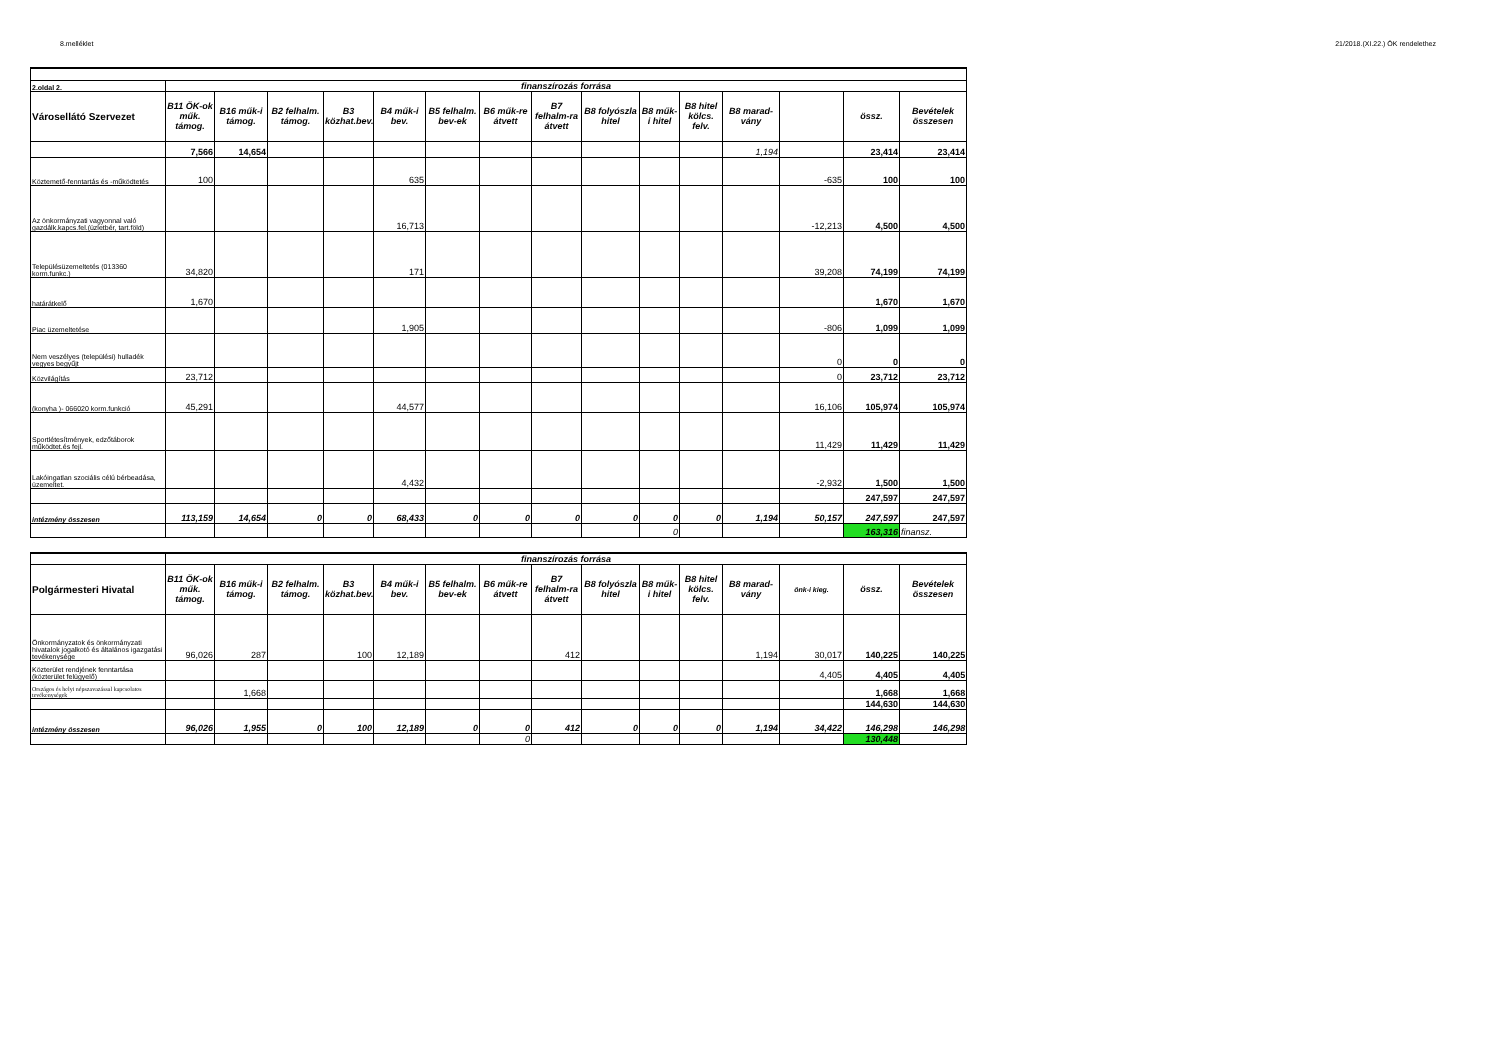8.melléklet 21/2018.(XI.22.) ÖK rendelethez
| 2.oldal 2. | finanszírozás forrása | | | | | | | | | | | | | | |
| Városellátó Szervezet | B11 ÖK-ok műk. támog. | B16 műk-i támog. | B2 felhalm. támog. | B3 közhat.bev. | B4 műk-i bev. | B5 felhalm. bev-ek | B6 műk-re átvett | B7 felhalm-ra átvett | B8 folyószla hitel | B8 műk-i hitel | B8 hitel kölcs. felv. | B8 marad-vány | | össz. | Bevételek összesen |
| | 7,566 | 14,654 | | | | | | | | | | 1,194 | | 23,414 | 23,414 |
| Köztemető-fenntartás és -működtetés | 100 | | | | 635 | | | | | | | | -635 | 100 | 100 |
| Az önkormányzati vagyonnal való gazdálk.kapcs.fel.(üzletbér, tart.föld) | | | | | 16,713 | | | | | | | | -12,213 | 4,500 | 4,500 |
| Településüzemeltetés (013360 korm.funkc.) | 34,820 | | | | 171 | | | | | | | | 39,208 | 74,199 | 74,199 |
| határátkelő | 1,670 | | | | | | | | | | | | | 1,670 | 1,670 |
| Piac üzemeltetése | | | | | 1,905 | | | | | | | | -806 | 1,099 | 1,099 |
| Nem veszélyes (települési) hulladék vegyes begyűjt | | | | | | | | | | | | | 0 | 0 | 0 |
| Közvilágítás | 23,712 | | | | | | | | | | | | 0 | 23,712 | 23,712 |
| (konyha )- 066020 korm.funkció | 45,291 | | | | 44,577 | | | | | | | | 16,106 | 105,974 | 105,974 |
| Sportlétesítmények, edzőtáborok működtet.és fejl. | | | | | | | | | | | | | 11,429 | 11,429 | 11,429 |
| Lakóingatlan szociális célú bérbeadása, üzemeltet. | | | | | 4,432 | | | | | | | | -2,932 | 1,500 | 1,500 |
| | | | | | | | | | | | | | | 247,597 | 247,597 |
| intézmény összesen | 113,159 | 14,654 | 0 | 0 | 68,433 | 0 | 0 | 0 | 0 | 0 | 0 | 1,194 | 50,157 | 247,597 | 247,597 |
| | | | | | | | | | | 0 | | | | 163,316 | finansz. |
| | finanszírozás forrása | | | | | | | | | | | | | | |
| Polgármesteri Hivatal | B11 ÖK-ok műk. támog. | B16 műk-i támog. | B2 felhalm. támog. | B3 közhat.bev. | B4 műk-i bev. | B5 felhalm. bev-ek | B6 műk-re átvett | B7 felhalm-ra átvett | B8 folyószla hitel | B8 műk-i hitel | B8 hitel kölcs. felv. | B8 marad-vány | önk-i kieg. | össz. | Bevételek összesen |
| Önkormányzatok és önkormányzati hivatalok jogalkotó és általános igazgatási tevékenysége | 96,026 | 287 | | 100 | 12,189 | | | 412 | | | | 1,194 | 30,017 | 140,225 | 140,225 |
| Közterület rendjének fenntartása (közterület felügyelő) | | | | | | | | | | | | | 4,405 | 4,405 | 4,405 |
| Országos és helyi népszavazással kapcsolatos tevékenységek | | 1,668 | | | | | | | | | | | | 1,668 | 1,668 |
| | | | | | | | | | | | | | | 144,630 | 144,630 |
| intézmény összesen | 96,026 | 1,955 | 0 | 100 | 12,189 | 0 | 0 | 412 | 0 | 0 | 0 | 1,194 | 34,422 | 146,298 | 146,298 |
| | | | | | | | 0 | | | | | | | 130,448 | |